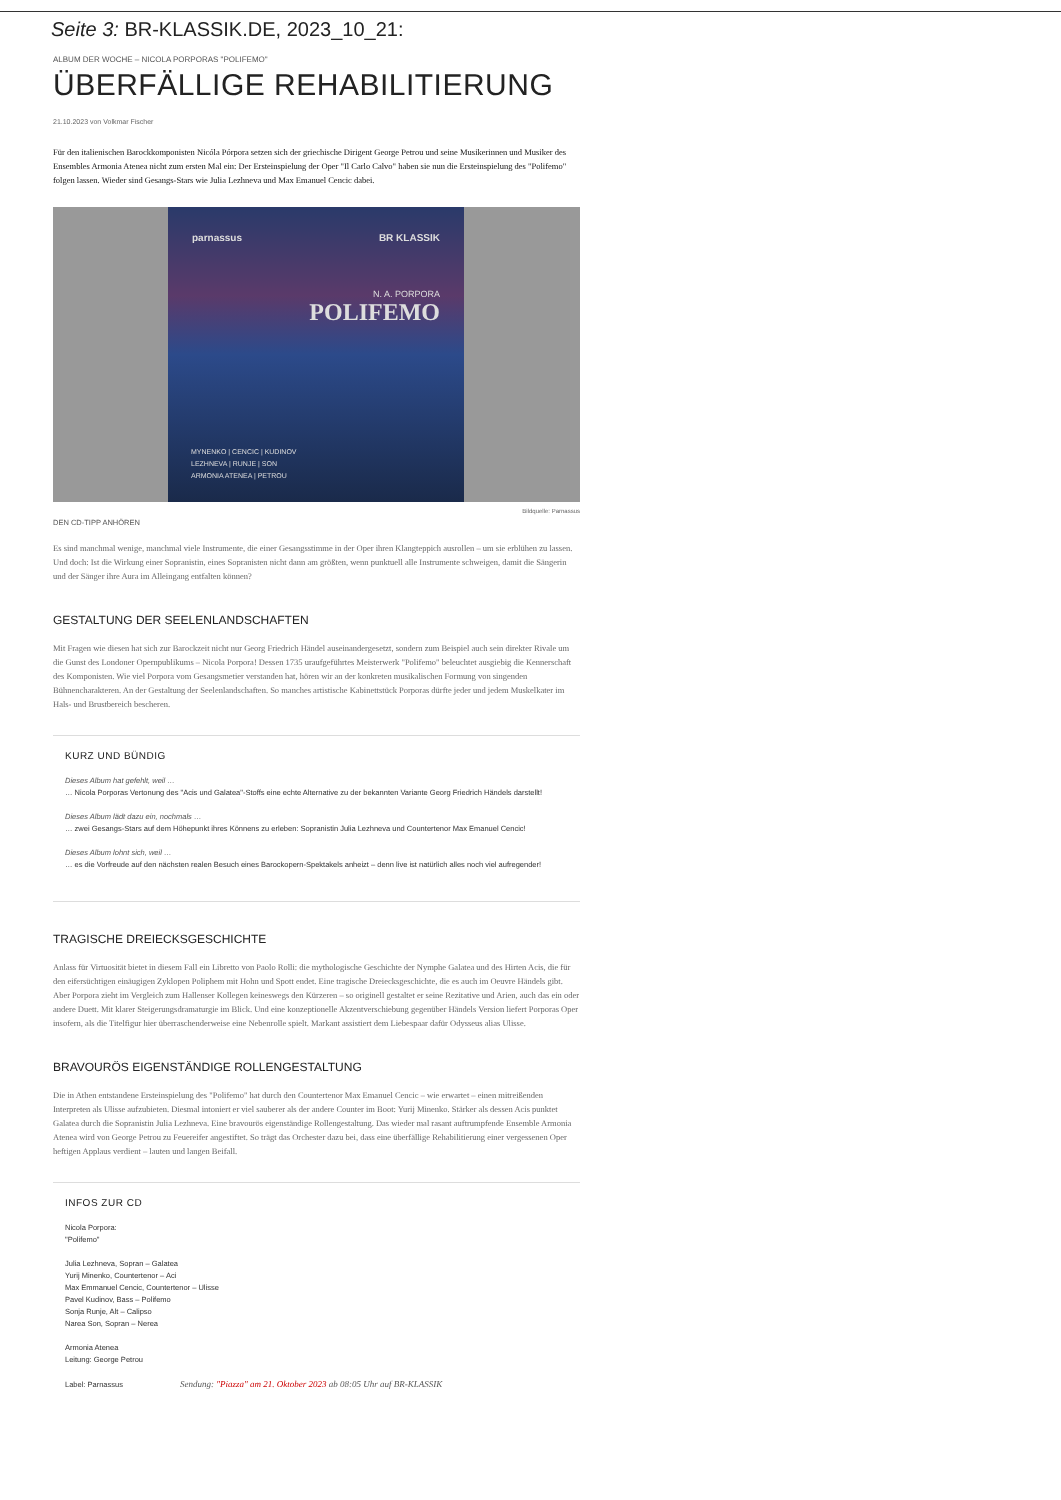Seite 3: BR-KLASSIK.DE, 2023_10_21:
ALBUM DER WOCHE – NICOLA PORPORAS "POLIFEMO"
ÜBERFÄLLIGE REHABILITIERUNG
21.10.2023 von Volkmar Fischer
Für den italienischen Barockkomponisten Nicóla Pórpora setzen sich der griechische Dirigent George Petrou und seine Musikerinnen und Musiker des Ensembles Armonia Atenea nicht zum ersten Mal ein: Der Ersteinspielung der Oper "Il Carlo Calvo" haben sie nun die Ersteinspielung des "Polifemo" folgen lassen. Wieder sind Gesangs-Stars wie Julia Lezhneva und Max Emanuel Cencic dabei.
parnassus BR KLASSIK
N. A. PORPORA
POLIFEMO
MYNENKO | CENCIC | KUDINOV
LEZHNEVA | RUNJE | SON
ARMONIA ATENEA | PETROU
Bildquelle: Parnassus
DEN CD-TIPP ANHÖREN
Es sind manchmal wenige, manchmal viele Instrumente, die einer Gesangsstimme in der Oper ihren Klangteppich ausrollen – um sie erblühen zu lassen. Und doch: Ist die Wirkung einer Sopranistin, eines Sopranisten nicht dann am größten, wenn punktuell alle Instrumente schweigen, damit die Sängerin und der Sänger ihre Aura im Alleingang entfalten können?
GESTALTUNG DER SEELENLANDSCHAFTEN
Mit Fragen wie diesen hat sich zur Barockzeit nicht nur Georg Friedrich Händel auseinandergesetzt, sondern zum Beispiel auch sein direkter Rivale um die Gunst des Londoner Opernpublikums – Nicola Porpora! Dessen 1735 uraufgeführtes Meisterwerk "Polifemo" beleuchtet ausgiebig die Kennerschaft des Komponisten. Wie viel Porpora vom Gesangsmetier verstanden hat, hören wir an der konkreten musikalischen Formung von singenden Bühnencharakteren. An der Gestaltung der Seelenlandschaften. So manches artistische Kabinettstück Porporas dürfte jeder und jedem Muskelkater im Hals- und Brustbereich bescheren.
KURZ UND BÜNDIG
Dieses Album hat gefehlt, weil …
… Nicola Porporas Vertonung des "Acis und Galatea"-Stoffs eine echte Alternative zu der bekannten Variante Georg Friedrich Händels darstellt!
Dieses Album lädt dazu ein, nochmals …
… zwei Gesangs-Stars auf dem Höhepunkt ihres Könnens zu erleben: Sopranistin Julia Lezhneva und Countertenor Max Emanuel Cencic!
Dieses Album lohnt sich, weil …
… es die Vorfreude auf den nächsten realen Besuch eines Barockopern-Spektakels anheizt – denn live ist natürlich alles noch viel aufregender!
TRAGISCHE DREIECKSGESCHICHTE
Anlass für Virtuosität bietet in diesem Fall ein Libretto von Paolo Rolli: die mythologische Geschichte der Nymphe Galatea und des Hirten Acis, die für den eifersüchtigen einäugigen Zyklopen Poliphem mit Hohn und Spott endet. Eine tragische Dreiecksgeschichte, die es auch im Oeuvre Händels gibt. Aber Porpora zieht im Vergleich zum Hallenser Kollegen keineswegs den Kürzeren – so originell gestaltet er seine Rezitative und Arien, auch das ein oder andere Duett. Mit klarer Steigerungsdramaturgie im Blick. Und eine konzeptionelle Akzentverschiebung gegenüber Händels Version liefert Porporas Oper insofern, als die Titelfigur hier überraschenderweise eine Nebenrolle spielt. Markant assistiert dem Liebespaar dafür Odysseus alias Ulisse.
BRAVOURÖS EIGENSTÄNDIGE ROLLENGESTALTUNG
Die in Athen entstandene Ersteinspielung des "Polifemo" hat durch den Countertenor Max Emanuel Cencic – wie erwartet – einen mitreißenden Interpreten als Ulisse aufzubieten. Diesmal intoniert er viel sauberer als der andere Counter im Boot: Yurij Minenko. Stärker als dessen Acis punktet Galatea durch die Sopranistin Julia Lezhneva. Eine bravourös eigenständige Rollengestaltung. Das wieder mal rasant auftrumpfende Ensemble Armonia Atenea wird von George Petrou zu Feuereifer angestiftet. So trägt das Orchester dazu bei, dass eine überfällige Rehabilitierung einer vergessenen Oper heftigen Applaus verdient – lauten und langen Beifall.
INFOS ZUR CD
Nicola Porpora:
"Polifemo"
Julia Lezhneva, Sopran – Galatea
Yurij Minenko, Countertenor – Aci
Max Emmanuel Cencic, Countertenor – Ulisse
Pavel Kudinov, Bass – Polifemo
Sonja Runje, Alt – Calipso
Narea Son, Sopran – Nerea
Armonia Atenea
Leitung: George Petrou
Label: Parnassus Sendung: "Piazza" am 21. Oktober 2023 ab 08:05 Uhr auf BR-KLASSIK